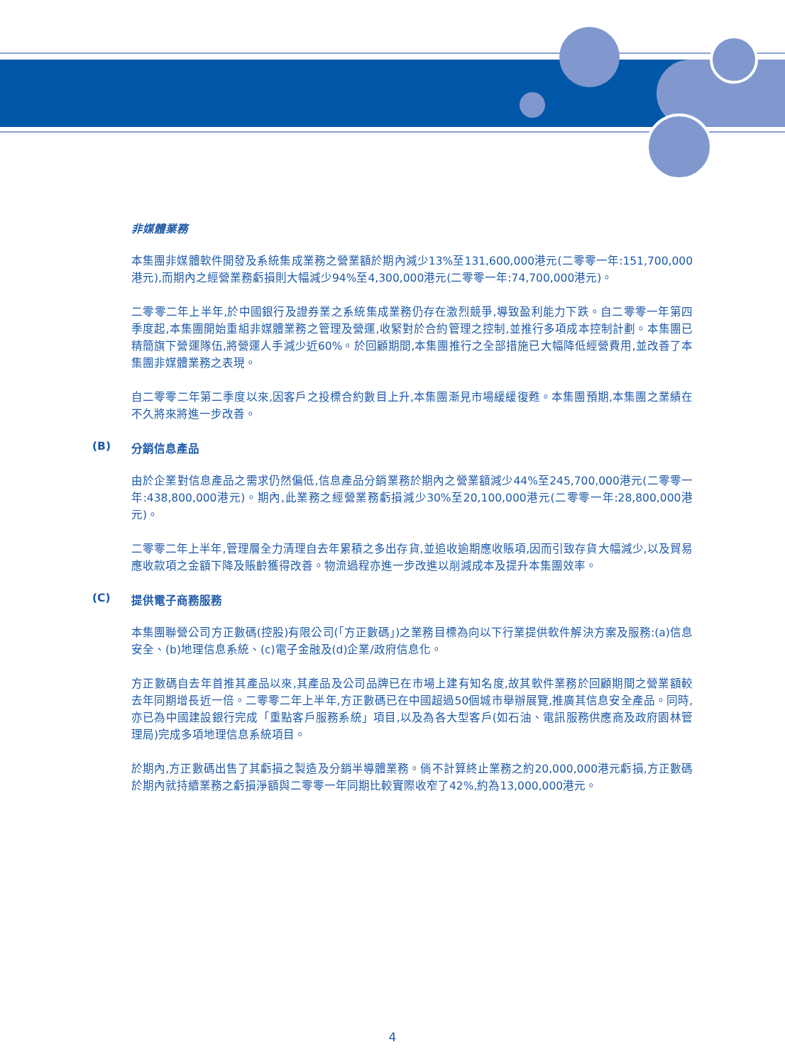非媒體業務
本集團非媒體軟件開發及系統集成業務之營業額於期內減少13%至131,600,000港元(二零零一年:151,700,000港元),而期內之經營業務虧損則大幅減少94%至4,300,000港元(二零零一年:74,700,000港元)。
二零零二年上半年,於中國銀行及證券業之系統集成業務仍存在激烈競爭,導致盈利能力下跌。自二零零一年第四季度起,本集團開始重組非媒體業務之管理及營運,收緊對於合約管理之控制,並推行多項成本控制計劃。本集團已精簡旗下營運隊伍,將營運人手減少近60%。於回顧期間,本集團推行之全部措施已大幅降低經營費用,並改善了本集團非媒體業務之表現。
自二零零二年第二季度以來,因客戶之投標合約數目上升,本集團漸見市場緩緩復甦。本集團預期,本集團之業績在不久將來將進一步改善。
(B) 分銷信息產品
由於企業對信息產品之需求仍然偏低,信息產品分銷業務於期內之營業額減少44%至245,700,000港元(二零零一年:438,800,000港元)。期內,此業務之經營業務虧損減少30%至20,100,000港元(二零零一年:28,800,000港元)。
二零零二年上半年,管理層全力清理自去年累積之多出存貨,並追收逾期應收賬項,因而引致存貨大幅減少,以及貿易應收款項之金額下降及賬齡獲得改善。物流過程亦進一步改進以削減成本及提升本集團效率。
(C) 提供電子商務服務
本集團聯營公司方正數碼(控股)有限公司(「方正數碼」)之業務目標為向以下行業提供軟件解決方案及服務:(a)信息安全、(b)地理信息系統、(c)電子金融及(d)企業/政府信息化。
方正數碼自去年首推其產品以來,其產品及公司品牌已在市場上建有知名度,故其軟件業務於回顧期間之營業額較去年同期增長近一倍。二零零二年上半年,方正數碼已在中國超過50個城市舉辦展覽,推廣其信息安全產品。同時,亦已為中國建設銀行完成「重點客戶服務系統」項目,以及為各大型客戶(如石油、電訊服務供應商及政府園林管理局)完成多項地理信息系統項目。
於期內,方正數碼出售了其虧損之製造及分銷半導體業務。倘不計算終止業務之約20,000,000港元虧損,方正數碼於期內就持續業務之虧損淨額與二零零一年同期比較實際收窄了42%,約為13,000,000港元。
4